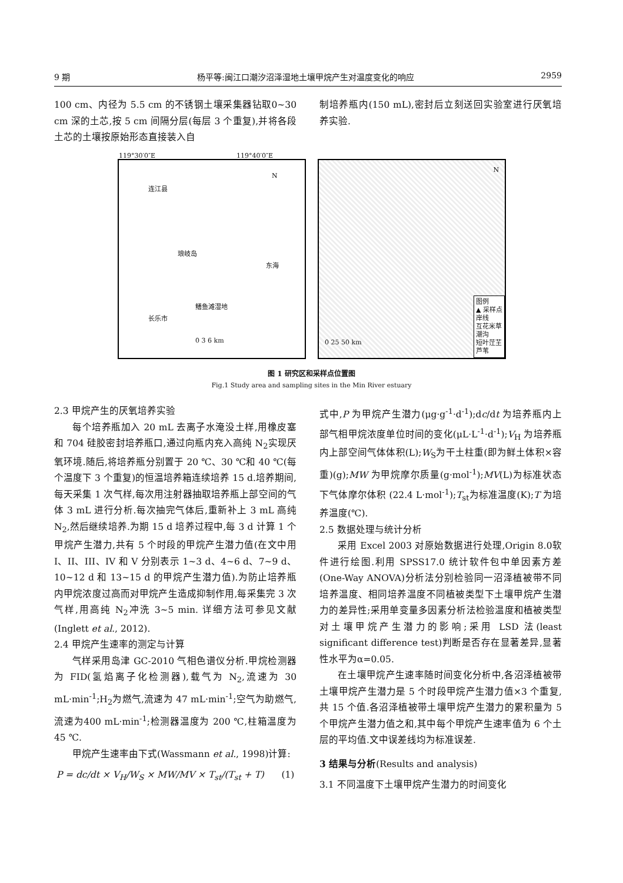9 期 杨平等:闽江口潮汐沼泽湿地土壤甲烷产生对温度变化的响应 2959
100 cm、内径为 5.5 cm 的不锈钢土壤采集器钻取0~30 cm 深的土芯,按 5 cm 间隔分层(每层 3 个重复),并将各段土芯的土壤按原始形态直接装入自
制培养瓶内(150 mL),密封后立刻送回实验室进行厌氧培养实验.
119°30′0″E 119°40′0″E
连江县
琅岐岛
东海
长乐市
鳝鱼滩湿地
0 3 6 km
N
N
图例
▲ 采样点
岸线
互花米草
潮沟
短叶茳芏
芦苇
0 25 50 km
图 1 研究区和采样点位置图
Fig.1 Study area and sampling sites in the Min River estuary
2.3 甲烷产生的厌氧培养实验
每个培养瓶加入 20 mL 去离子水淹没土样,用橡皮塞和 704 硅胶密封培养瓶口,通过向瓶内充入高纯 N<sub>2</sub>实现厌氧环境.随后,将培养瓶分别置于 20 ℃、30 ℃和 40 ℃(每个温度下 3 个重复)的恒温培养箱连续培养 15 d.培养期间,每天采集 1 次气样,每次用注射器抽取培养瓶上部空间的气体 3 mL 进行分析.每次抽完气体后,重新补上 3 mL 高纯 N<sub>2</sub>,然后继续培养.为期 15 d 培养过程中,每 3 d 计算 1 个甲烷产生潜力,共有 5 个时段的甲烷产生潜力值(在文中用 I、II、III、IV 和 V 分别表示 1~3 d、4~6 d、7~9 d、10~12 d 和 13~15 d 的甲烷产生潜力值).为防止培养瓶内甲烷浓度过高而对甲烷产生造成抑制作用,每采集完 3 次气样,用高纯 N<sub>2</sub>冲洗 3~5 min. 详细方法可参见文献(Inglett et al., 2012).
2.4 甲烷产生速率的测定与计算
气样采用岛津 GC-2010 气相色谱仪分析.甲烷检测器为 FID(氢焰离子化检测器),载气为 N<sub>2</sub>,流速为 30 mL·min<sup>-1</sup>;H<sub>2</sub>为燃气,流速为 47 mL·min<sup>-1</sup>;空气为助燃气,流速为400 mL·min<sup>-1</sup>;检测器温度为 200 ℃,柱箱温度为 45 ℃.
甲烷产生速率由下式(Wassmann et al., 1998)计算:
P = dc/dt × V<sub>H</sub>/W<sub>S</sub> × MW/MV × T<sub>st</sub>/(T<sub>st</sub> + T) (1)
式中,P 为甲烷产生潜力(μg·g<sup>-1</sup>·d<sup>-1</sup>);dc/dt 为培养瓶内上部气相甲烷浓度单位时间的变化(μL·L<sup>-1</sup>·d<sup>-1</sup>);V<sub>H</sub> 为培养瓶内上部空间气体体积(L);W<sub>S</sub>为干土柱重(即为鲜土体积×容重)(g);MW 为甲烷摩尔质量(g·mol<sup>-1</sup>);MV(L)为标准状态下气体摩尔体积 (22.4 L·mol<sup>-1</sup>);T<sub>st</sub>为标准温度(K);T 为培养温度(℃).
2.5 数据处理与统计分析
采用 Excel 2003 对原始数据进行处理,Origin 8.0软件进行绘图.利用 SPSS17.0 统计软件包中单因素方差(One-Way ANOVA)分析法分别检验同一沼泽植被带不同培养温度、相同培养温度不同植被类型下土壤甲烷产生潜力的差异性;采用单变量多因素分析法检验温度和植被类型对土壤甲烷产生潜力的影响;采用 LSD 法(least significant difference test)判断是否存在显著差异,显著性水平为α=0.05.
在土壤甲烷产生速率随时间变化分析中,各沼泽植被带土壤甲烷产生潜力是 5 个时段甲烷产生潜力值×3 个重复,共 15 个值.各沼泽植被带土壤甲烷产生潜力的累积量为 5 个甲烷产生潜力值之和,其中每个甲烷产生速率值为 6 个土层的平均值.文中误差线均为标准误差.
3 结果与分析(Results and analysis)
3.1 不同温度下土壤甲烷产生潜力的时间变化